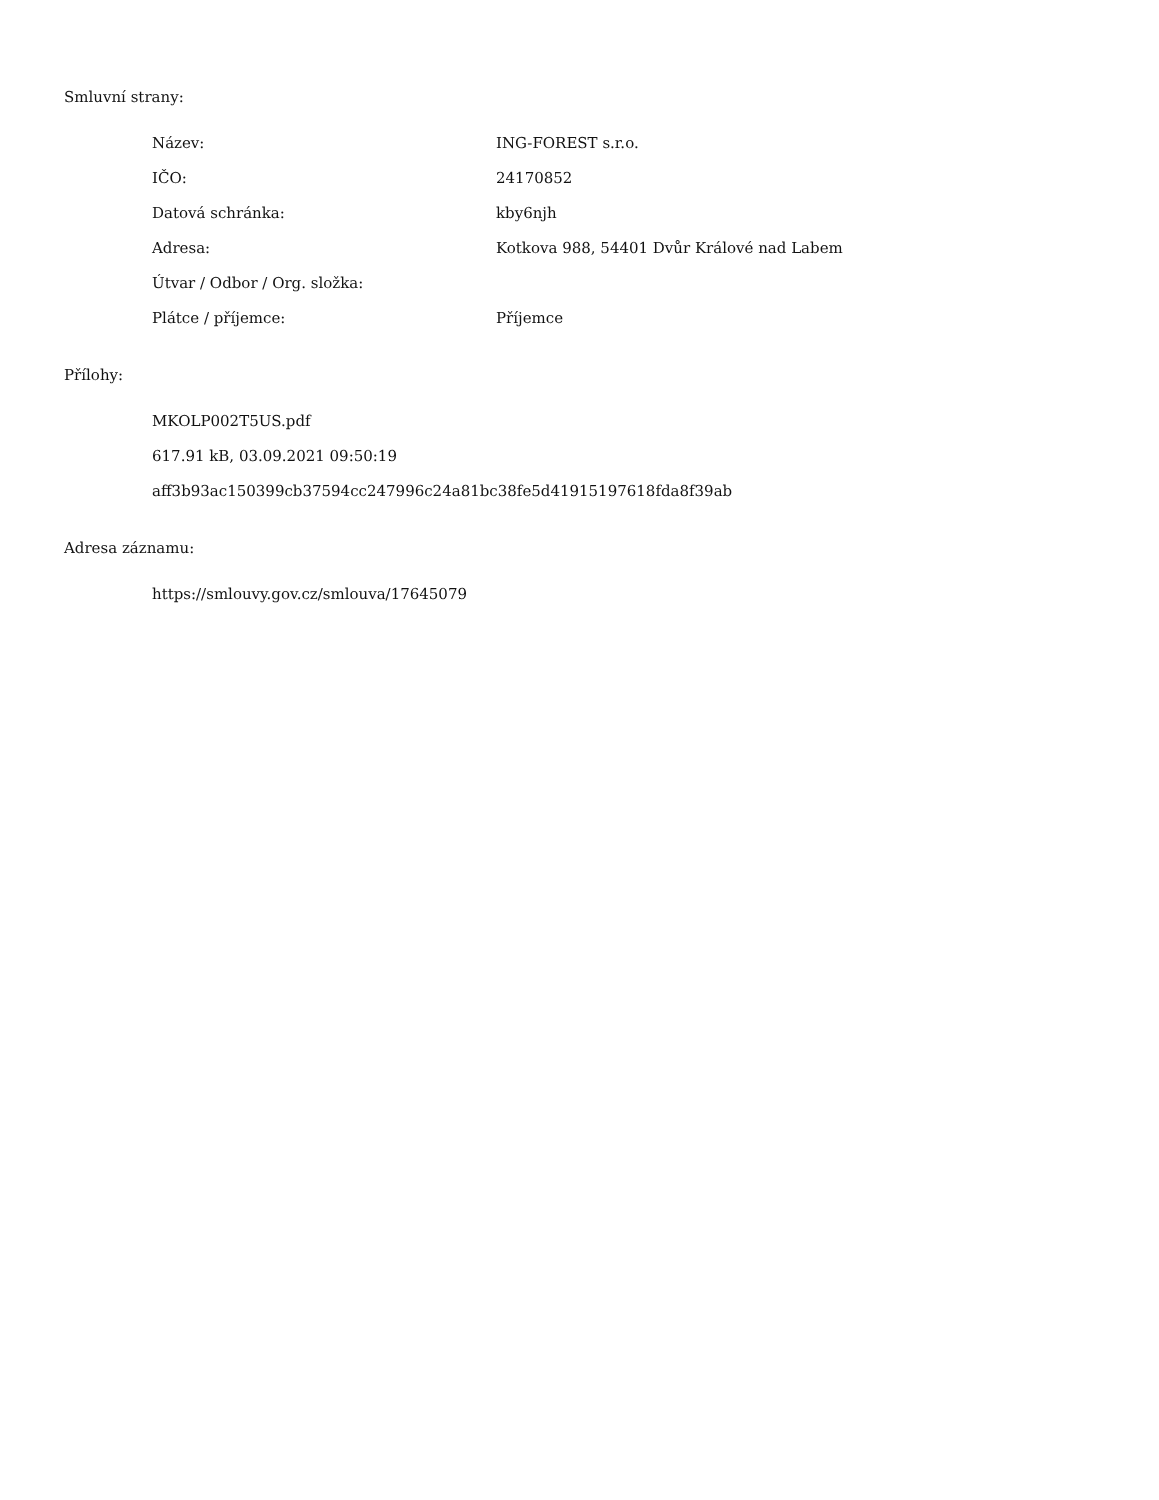Smluvní strany:
| Název: | ING-FOREST s.r.o. |
| IČO: | 24170852 |
| Datová schránka: | kby6njh |
| Adresa: | Kotkova 988, 54401 Dvůr Králové nad Labem |
| Útvar / Odbor / Org. složka: | |
| Plátce / příjemce: | Příjemce |
Přílohy:
MKOLP002T5US.pdf
617.91 kB, 03.09.2021 09:50:19
aff3b93ac150399cb37594cc247996c24a81bc38fe5d41915197618fda8f39ab
Adresa záznamu:
https://smlouvy.gov.cz/smlouva/17645079